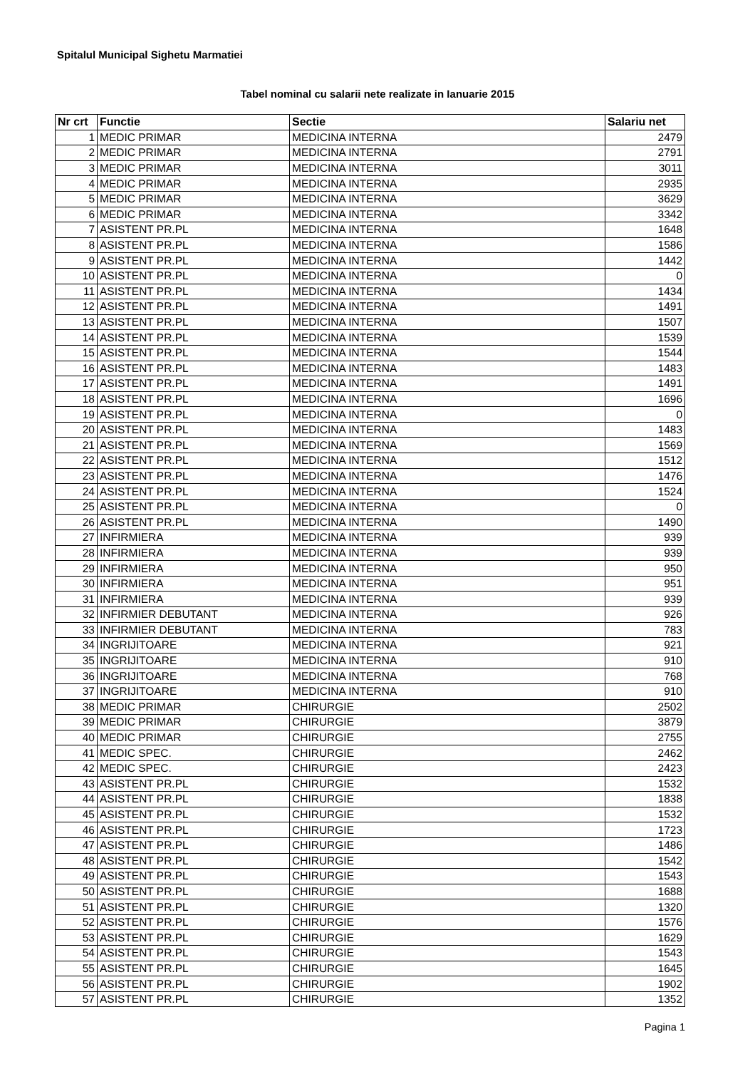Spitalul Municipal Sighetu Marmatiei
Tabel nominal cu salarii nete realizate in Ianuarie 2015
| Nr crt | Functie | Sectie | Salariu net |
| --- | --- | --- | --- |
| 1 | MEDIC PRIMAR | MEDICINA INTERNA | 2479 |
| 2 | MEDIC PRIMAR | MEDICINA INTERNA | 2791 |
| 3 | MEDIC PRIMAR | MEDICINA INTERNA | 3011 |
| 4 | MEDIC PRIMAR | MEDICINA INTERNA | 2935 |
| 5 | MEDIC PRIMAR | MEDICINA INTERNA | 3629 |
| 6 | MEDIC PRIMAR | MEDICINA INTERNA | 3342 |
| 7 | ASISTENT PR.PL | MEDICINA INTERNA | 1648 |
| 8 | ASISTENT PR.PL | MEDICINA INTERNA | 1586 |
| 9 | ASISTENT PR.PL | MEDICINA INTERNA | 1442 |
| 10 | ASISTENT PR.PL | MEDICINA INTERNA | 0 |
| 11 | ASISTENT PR.PL | MEDICINA INTERNA | 1434 |
| 12 | ASISTENT PR.PL | MEDICINA INTERNA | 1491 |
| 13 | ASISTENT PR.PL | MEDICINA INTERNA | 1507 |
| 14 | ASISTENT PR.PL | MEDICINA INTERNA | 1539 |
| 15 | ASISTENT PR.PL | MEDICINA INTERNA | 1544 |
| 16 | ASISTENT PR.PL | MEDICINA INTERNA | 1483 |
| 17 | ASISTENT PR.PL | MEDICINA INTERNA | 1491 |
| 18 | ASISTENT PR.PL | MEDICINA INTERNA | 1696 |
| 19 | ASISTENT PR.PL | MEDICINA INTERNA | 0 |
| 20 | ASISTENT PR.PL | MEDICINA INTERNA | 1483 |
| 21 | ASISTENT PR.PL | MEDICINA INTERNA | 1569 |
| 22 | ASISTENT PR.PL | MEDICINA INTERNA | 1512 |
| 23 | ASISTENT PR.PL | MEDICINA INTERNA | 1476 |
| 24 | ASISTENT PR.PL | MEDICINA INTERNA | 1524 |
| 25 | ASISTENT PR.PL | MEDICINA INTERNA | 0 |
| 26 | ASISTENT PR.PL | MEDICINA INTERNA | 1490 |
| 27 | INFIRMIERA | MEDICINA INTERNA | 939 |
| 28 | INFIRMIERA | MEDICINA INTERNA | 939 |
| 29 | INFIRMIERA | MEDICINA INTERNA | 950 |
| 30 | INFIRMIERA | MEDICINA INTERNA | 951 |
| 31 | INFIRMIERA | MEDICINA INTERNA | 939 |
| 32 | INFIRMIER DEBUTANT | MEDICINA INTERNA | 926 |
| 33 | INFIRMIER DEBUTANT | MEDICINA INTERNA | 783 |
| 34 | INGRIJITOARE | MEDICINA INTERNA | 921 |
| 35 | INGRIJITOARE | MEDICINA INTERNA | 910 |
| 36 | INGRIJITOARE | MEDICINA INTERNA | 768 |
| 37 | INGRIJITOARE | MEDICINA INTERNA | 910 |
| 38 | MEDIC PRIMAR | CHIRURGIE | 2502 |
| 39 | MEDIC PRIMAR | CHIRURGIE | 3879 |
| 40 | MEDIC PRIMAR | CHIRURGIE | 2755 |
| 41 | MEDIC SPEC. | CHIRURGIE | 2462 |
| 42 | MEDIC SPEC. | CHIRURGIE | 2423 |
| 43 | ASISTENT PR.PL | CHIRURGIE | 1532 |
| 44 | ASISTENT PR.PL | CHIRURGIE | 1838 |
| 45 | ASISTENT PR.PL | CHIRURGIE | 1532 |
| 46 | ASISTENT PR.PL | CHIRURGIE | 1723 |
| 47 | ASISTENT PR.PL | CHIRURGIE | 1486 |
| 48 | ASISTENT PR.PL | CHIRURGIE | 1542 |
| 49 | ASISTENT PR.PL | CHIRURGIE | 1543 |
| 50 | ASISTENT PR.PL | CHIRURGIE | 1688 |
| 51 | ASISTENT PR.PL | CHIRURGIE | 1320 |
| 52 | ASISTENT PR.PL | CHIRURGIE | 1576 |
| 53 | ASISTENT PR.PL | CHIRURGIE | 1629 |
| 54 | ASISTENT PR.PL | CHIRURGIE | 1543 |
| 55 | ASISTENT PR.PL | CHIRURGIE | 1645 |
| 56 | ASISTENT PR.PL | CHIRURGIE | 1902 |
| 57 | ASISTENT PR.PL | CHIRURGIE | 1352 |
Pagina 1